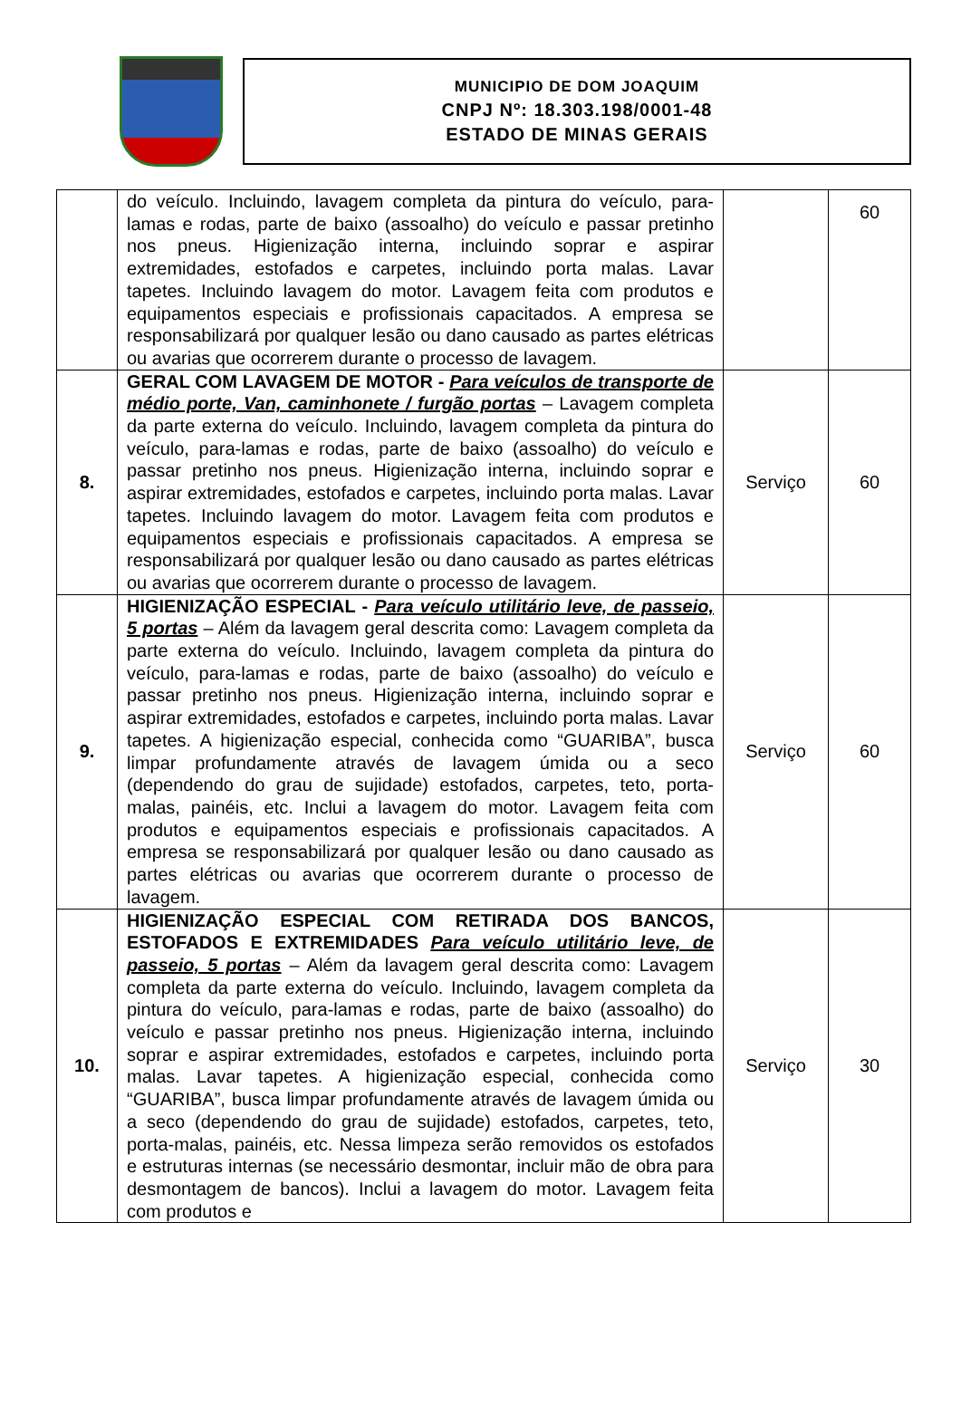MUNICIPIO DE DOM JOAQUIM
CNPJ Nº: 18.303.198/0001-48
ESTADO DE MINAS GERAIS
| | do veículo. Incluindo, lavagem completa da pintura do veículo, para-lamas e rodas, parte de baixo (assoalho) do veículo e passar pretinho nos pneus. Higienização interna, incluindo soprar e aspirar extremidades, estofados e carpetes, incluindo porta malas. Lavar tapetes. Incluindo lavagem do motor. Lavagem feita com produtos e equipamentos especiais e profissionais capacitados. A empresa se responsabilizará por qualquer lesão ou dano causado as partes elétricas ou avarias que ocorrerem durante o processo de lavagem. | | 60 |
| 8. | GERAL COM LAVAGEM DE MOTOR - Para veículos de transporte de médio porte, Van, caminhonete / furgão portas – Lavagem completa da parte externa do veículo. Incluindo, lavagem completa da pintura do veículo, para-lamas e rodas, parte de baixo (assoalho) do veículo e passar pretinho nos pneus. Higienização interna, incluindo soprar e aspirar extremidades, estofados e carpetes, incluindo porta malas. Lavar tapetes. Incluindo lavagem do motor. Lavagem feita com produtos e equipamentos especiais e profissionais capacitados. A empresa se responsabilizará por qualquer lesão ou dano causado as partes elétricas ou avarias que ocorrerem durante o processo de lavagem. | Serviço | 60 |
| 9. | HIGIENIZAÇÃO ESPECIAL - Para veículo utilitário leve, de passeio, 5 portas – Além da lavagem geral descrita como: Lavagem completa da parte externa do veículo. Incluindo, lavagem completa da pintura do veículo, para-lamas e rodas, parte de baixo (assoalho) do veículo e passar pretinho nos pneus. Higienização interna, incluindo soprar e aspirar extremidades, estofados e carpetes, incluindo porta malas. Lavar tapetes. A higienização especial, conhecida como “GUARIBA”, busca limpar profundamente através de lavagem úmida ou a seco (dependendo do grau de sujidade) estofados, carpetes, teto, porta-malas, painéis, etc. Inclui a lavagem do motor. Lavagem feita com produtos e equipamentos especiais e profissionais capacitados. A empresa se responsabilizará por qualquer lesão ou dano causado as partes elétricas ou avarias que ocorrerem durante o processo de lavagem. | Serviço | 60 |
| 10. | HIGIENIZAÇÃO ESPECIAL COM RETIRADA DOS BANCOS, ESTOFADOS E EXTREMIDADES Para veículo utilitário leve, de passeio, 5 portas – Além da lavagem geral descrita como: Lavagem completa da parte externa do veículo. Incluindo, lavagem completa da pintura do veículo, para-lamas e rodas, parte de baixo (assoalho) do veículo e passar pretinho nos pneus. Higienização interna, incluindo soprar e aspirar extremidades, estofados e carpetes, incluindo porta malas. Lavar tapetes. A higienização especial, conhecida como “GUARIBA”, busca limpar profundamente através de lavagem úmida ou a seco (dependendo do grau de sujidade) estofados, carpetes, teto, porta-malas, painéis, etc. Nessa limpeza serão removidos os estofados e estruturas internas (se necessário desmontar, incluir mão de obra para desmontagem de bancos). Inclui a lavagem do motor. Lavagem feita com produtos e | Serviço | 30 |